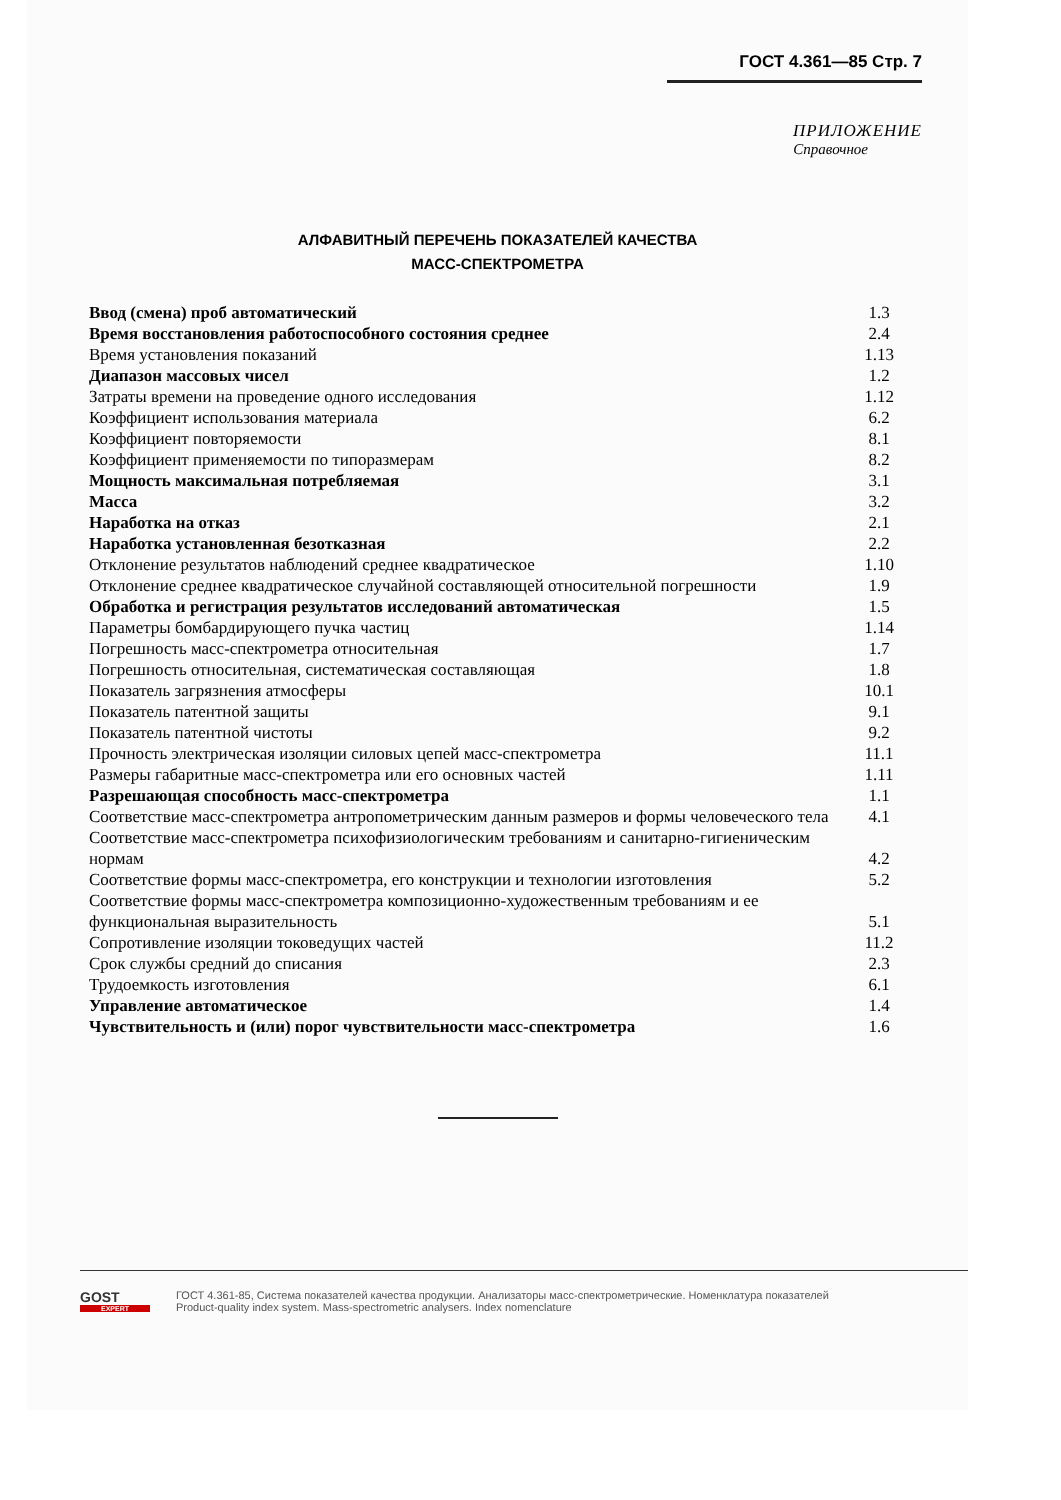ГОСТ 4.361—85 Стр. 7
ПРИЛОЖЕНИЕ
Справочное
АЛФАВИТНЫЙ ПЕРЕЧЕНЬ ПОКАЗАТЕЛЕЙ КАЧЕСТВА
МАСС-СПЕКТРОМЕТРА
| Ввод (смена) проб автоматический | 1.3 |
| Время восстановления работоспособного состояния среднее | 2.4 |
| Время установления показаний | 1.13 |
| Диапазон массовых чисел | 1.2 |
| Затраты времени на проведение одного исследования | 1.12 |
| Коэффициент использования материала | 6.2 |
| Коэффициент повторяемости | 8.1 |
| Коэффициент применяемости по типоразмерам | 8.2 |
| Мощность максимальная потребляемая | 3.1 |
| Масса | 3.2 |
| Наработка на отказ | 2.1 |
| Наработка установленная безотказная | 2.2 |
| Отклонение результатов наблюдений среднее квадратическое | 1.10 |
| Отклонение среднее квадратическое случайной составляющей относительной погрешности | 1.9 |
| Обработка и регистрация результатов исследований автоматическая | 1.5 |
| Параметры бомбардирующего пучка частиц | 1.14 |
| Погрешность масс-спектрометра относительная | 1.7 |
| Погрешность относительная, систематическая составляющая | 1.8 |
| Показатель загрязнения атмосферы | 10.1 |
| Показатель патентной защиты | 9.1 |
| Показатель патентной чистоты | 9.2 |
| Прочность электрическая изоляции силовых цепей масс-спектрометра | 11.1 |
| Размеры габаритные масс-спектрометра или его основных частей | 1.11 |
| Разрешающая способность масс-спектрометра | 1.1 |
| Соответствие масс-спектрометра антропометрическим данным размеров и формы человеческого тела | 4.1 |
| Соответствие масс-спектрометра психофизиологическим требованиям и санитарно-гигиеническим нормам | 4.2 |
| Соответствие формы масс-спектрометра, его конструкции и технологии изготовления | 5.2 |
| Соответствие формы масс-спектрометра композиционно-художественным требованиям и ее функциональная выразительность | 5.1 |
| Сопротивление изоляции токоведущих частей | 11.2 |
| Срок службы средний до списания | 2.3 |
| Трудоемкость изготовления | 6.1 |
| Управление автоматическое | 1.4 |
| Чувствительность и (или) порог чувствительности масс-спектрометра | 1.6 |
GOST
EXPERT
ГОСТ 4.361-85, Система показателей качества продукции. Анализаторы масс-спектрометрические. Номенклатура показателей
Product-quality index system. Mass-spectrometric analysers. Index nomenclature